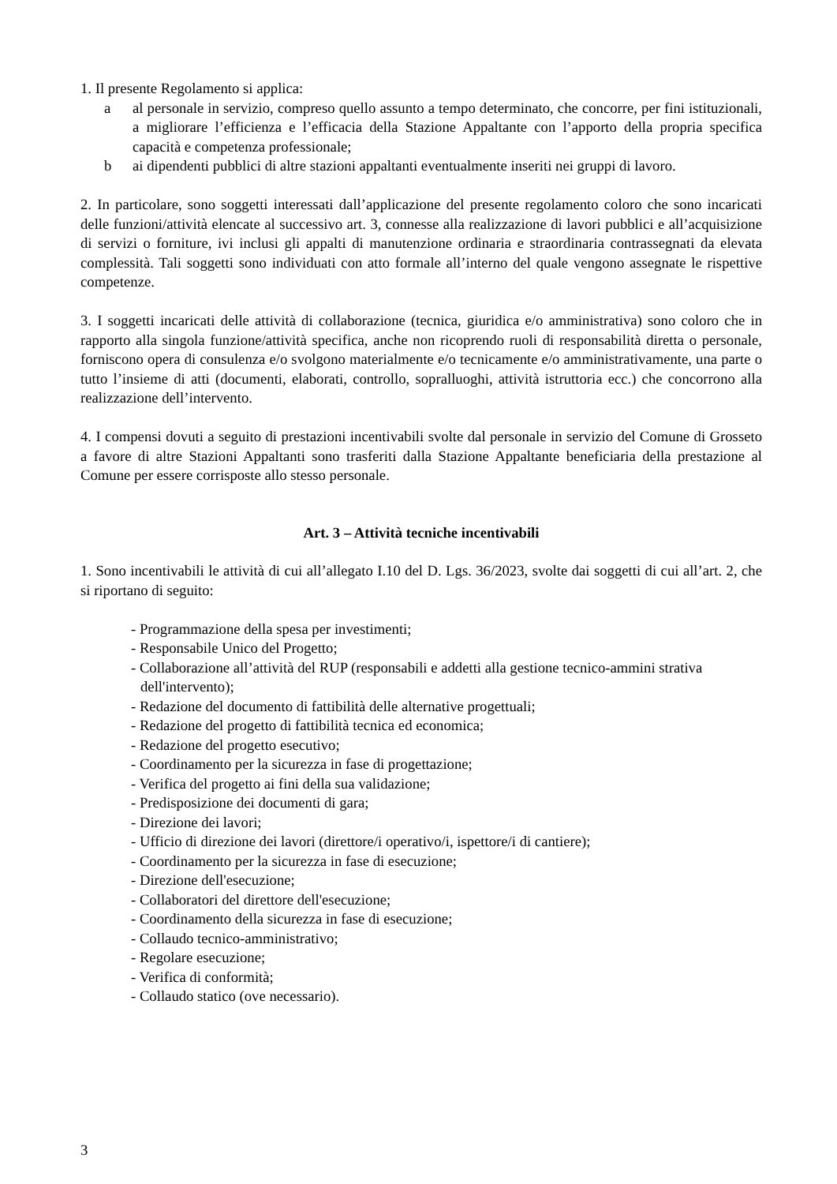1. Il presente Regolamento si applica:
a al personale in servizio, compreso quello assunto a tempo determinato, che concorre, per fini istituzionali, a migliorare l’efficienza e l’efficacia della Stazione Appaltante con l’apporto della propria specifica capacità e competenza professionale;
b ai dipendenti pubblici di altre stazioni appaltanti eventualmente inseriti nei gruppi di lavoro.
2. In particolare, sono soggetti interessati dall’applicazione del presente regolamento coloro che sono incaricati delle funzioni/attività elencate al successivo art. 3, connesse alla realizzazione di lavori pubblici e all’acquisizione di servizi o forniture, ivi inclusi gli appalti di manutenzione ordinaria e straordinaria contrassegnati da elevata complessità. Tali soggetti sono individuati con atto formale all’interno del quale vengono assegnate le rispettive competenze.
3. I soggetti incaricati delle attività di collaborazione (tecnica, giuridica e/o amministrativa) sono coloro che in rapporto alla singola funzione/attività specifica, anche non ricoprendo ruoli di responsabilità diretta o personale, forniscono opera di consulenza e/o svolgono materialmente e/o tecnicamente e/o amministrativamente, una parte o tutto l’insieme di atti (documenti, elaborati, controllo, sopralluoghi, attività istruttoria ecc.) che concorrono alla realizzazione dell’intervento.
4. I compensi dovuti a seguito di prestazioni incentivabili svolte dal personale in servizio del Comune di Grosseto a favore di altre Stazioni Appaltanti sono trasferiti dalla Stazione Appaltante beneficiaria della prestazione al Comune per essere corrisposte allo stesso personale.
Art. 3 – Attività tecniche incentivabili
1. Sono incentivabili le attività di cui all’allegato I.10 del D. Lgs. 36/2023, svolte dai soggetti di cui all’art. 2, che si riportano di seguito:
- Programmazione della spesa per investimenti;
- Responsabile Unico del Progetto;
- Collaborazione all’attività del RUP (responsabili e addetti alla gestione tecnico-ammini strativa dell'intervento);
- Redazione del documento di fattibilità delle alternative progettuali;
- Redazione del progetto di fattibilità tecnica ed economica;
- Redazione del progetto esecutivo;
- Coordinamento per la sicurezza in fase di progettazione;
- Verifica del progetto ai fini della sua validazione;
- Predisposizione dei documenti di gara;
- Direzione dei lavori;
- Ufficio di direzione dei lavori (direttore/i operativo/i, ispettore/i di cantiere);
- Coordinamento per la sicurezza in fase di esecuzione;
- Direzione dell'esecuzione;
- Collaboratori del direttore dell'esecuzione;
- Coordinamento della sicurezza in fase di esecuzione;
- Collaudo tecnico-amministrativo;
- Regolare esecuzione;
- Verifica di conformità;
- Collaudo statico (ove necessario).
3